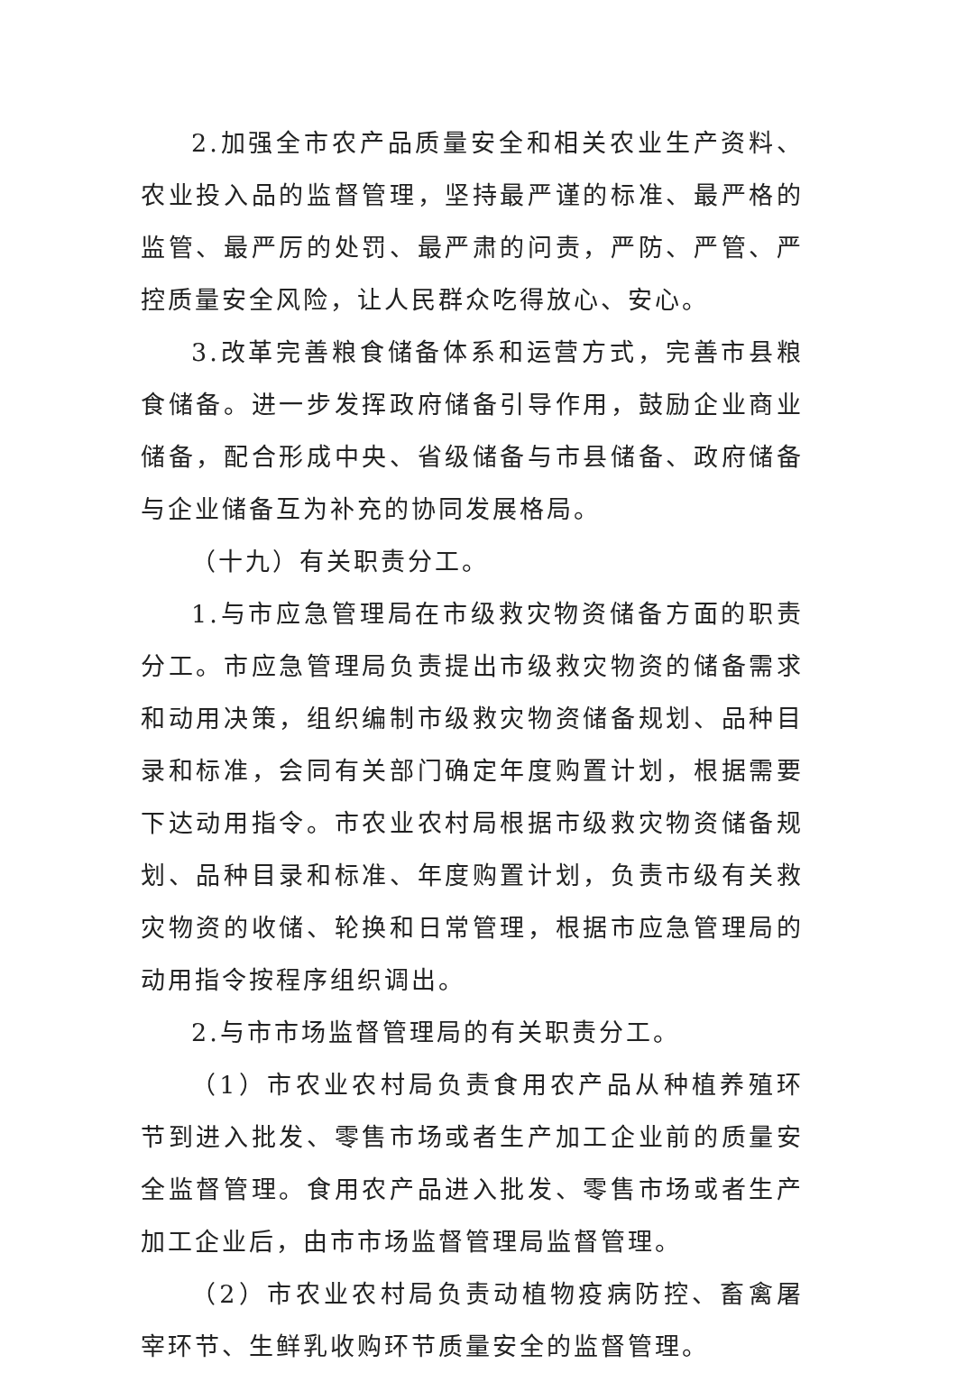2.加强全市农产品质量安全和相关农业生产资料、农业投入品的监督管理，坚持最严谨的标准、最严格的监管、最严厉的处罚、最严肃的问责，严防、严管、严控质量安全风险，让人民群众吃得放心、安心。
3.改革完善粮食储备体系和运营方式，完善市县粮食储备。进一步发挥政府储备引导作用，鼓励企业商业储备，配合形成中央、省级储备与市县储备、政府储备与企业储备互为补充的协同发展格局。
（十九）有关职责分工。
1.与市应急管理局在市级救灾物资储备方面的职责分工。市应急管理局负责提出市级救灾物资的储备需求和动用决策，组织编制市级救灾物资储备规划、品种目录和标准，会同有关部门确定年度购置计划，根据需要下达动用指令。市农业农村局根据市级救灾物资储备规划、品种目录和标准、年度购置计划，负责市级有关救灾物资的收储、轮换和日常管理，根据市应急管理局的动用指令按程序组织调出。
2.与市市场监督管理局的有关职责分工。
（1）市农业农村局负责食用农产品从种植养殖环节到进入批发、零售市场或者生产加工企业前的质量安全监督管理。食用农产品进入批发、零售市场或者生产加工企业后，由市市场监督管理局监督管理。
（2）市农业农村局负责动植物疫病防控、畜禽屠宰环节、生鲜乳收购环节质量安全的监督管理。